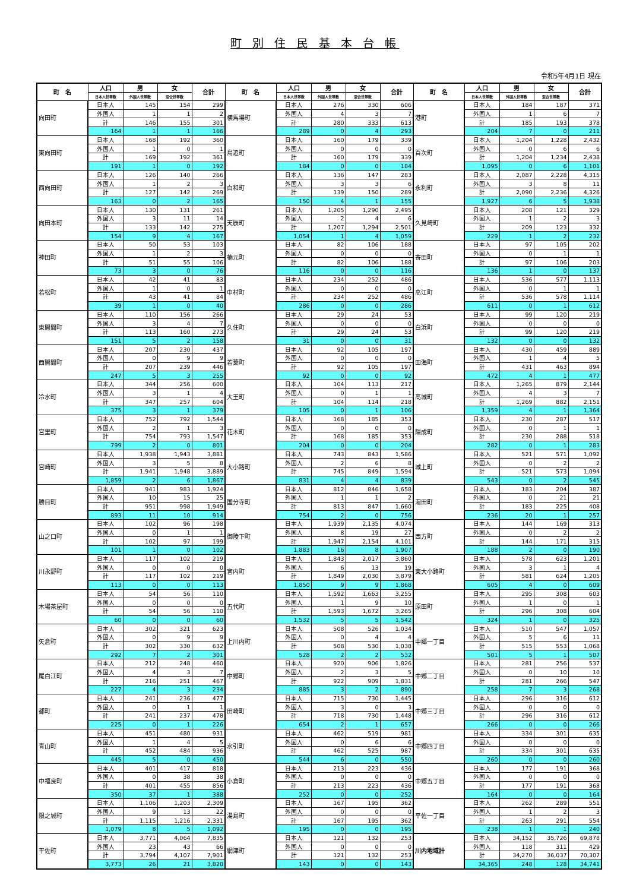町 別 住 民 基 本 台 帳
令和5年4月1日 現在
| 町 名 | 人口 | 男 | 女 | 合計 | 町 名 | 人口 | 男 | 女 | 合計 | 町 名 | 人口 | 男 | 女 | 合計 |
| --- | --- | --- | --- | --- | --- | --- | --- | --- | --- | --- | --- | --- | --- | --- |
| | 日本人世帯数 | 外国人世帯数 | 混合世帯数 | | | 日本人世帯数 | 外国人世帯数 | 混合世帯数 | | | 日本人世帯数 | 外国人世帯数 | 混合世帯数 | |
| 向田町 | 日本人 | 145 | 154 | 299 | 横馬場町 | 日本人 | 276 | 330 | 606 | 港町 | 日本人 | 184 | 187 | 371 |
| | 外国人 | 1 | 1 | 2 | | 外国人 | 4 | 3 | 7 | | 外国人 | 1 | 6 | 7 |
| | 計 | 146 | 155 | 301 | | 計 | 280 | 333 | 613 | | 計 | 185 | 193 | 378 |
| | 164 | 1 | 1 | 166 | | 289 | 0 | 4 | 293 | | 204 | 7 | 0 | 211 |
| 東向田町 | 日本人 | 168 | 192 | 360 | 鳥追町 | 日本人 | 160 | 179 | 339 | 百次町 | 日本人 | 1,204 | 1,228 | 2,432 |
| | 外国人 | 1 | 0 | 1 | | 外国人 | 0 | 0 | 0 | | 外国人 | 0 | 6 | 6 |
| | 計 | 169 | 192 | 361 | | 計 | 160 | 179 | 339 | | 計 | 1,204 | 1,234 | 2,438 |
| | 191 | 1 | 0 | 192 | | 184 | 0 | 0 | 184 | | 1,095 | 0 | 6 | 1,101 |
| 西向田町 | 日本人 | 126 | 140 | 266 | 白和町 | 日本人 | 136 | 147 | 283 | 永利町 | 日本人 | 2,087 | 2,228 | 4,315 |
| | 外国人 | 1 | 2 | 3 | | 外国人 | 3 | 3 | 6 | | 外国人 | 3 | 8 | 11 |
| | 計 | 127 | 142 | 269 | | 計 | 139 | 150 | 289 | | 計 | 2,090 | 2,236 | 4,326 |
| | 163 | 0 | 2 | 165 | | 150 | 4 | 1 | 155 | | 1,927 | 6 | 5 | 1,938 |
| 向田本町 | 日本人 | 130 | 131 | 261 | 天辰町 | 日本人 | 1,205 | 1,290 | 2,495 | 久見崎町 | 日本人 | 208 | 121 | 329 |
| | 外国人 | 3 | 11 | 14 | | 外国人 | 2 | 4 | 6 | | 外国人 | 1 | 2 | 3 |
| | 計 | 133 | 142 | 275 | | 計 | 1,207 | 1,294 | 2,501 | | 計 | 209 | 123 | 332 |
| | 154 | 9 | 4 | 167 | | 1,054 | 1 | 4 | 1,059 | | 229 | 1 | 2 | 232 |
| 神田町 | 日本人 | 50 | 53 | 103 | 楠元町 | 日本人 | 82 | 106 | 188 | 寄田町 | 日本人 | 97 | 105 | 202 |
| | 外国人 | 1 | 2 | 3 | | 外国人 | 0 | 0 | 0 | | 外国人 | 0 | 1 | 1 |
| | 計 | 51 | 55 | 106 | | 計 | 82 | 106 | 188 | | 計 | 97 | 106 | 203 |
| | 73 | 3 | 0 | 76 | | 116 | 0 | 0 | 116 | | 136 | 1 | 0 | 137 |
| 若松町 | 日本人 | 42 | 41 | 83 | 中村町 | 日本人 | 234 | 252 | 486 | 高江町 | 日本人 | 536 | 577 | 1,113 |
| | 外国人 | 1 | 0 | 1 | | 外国人 | 0 | 0 | 0 | | 外国人 | 0 | 1 | 1 |
| | 計 | 43 | 41 | 84 | | 計 | 234 | 252 | 486 | | 計 | 536 | 578 | 1,114 |
| | 39 | 1 | 0 | 40 | | 286 | 0 | 0 | 286 | | 611 | 0 | 1 | 612 |
| 東開聞町 | 日本人 | 110 | 156 | 266 | 久住町 | 日本人 | 29 | 24 | 53 | 白浜町 | 日本人 | 99 | 120 | 219 |
| | 外国人 | 3 | 4 | 7 | | 外国人 | 0 | 0 | 0 | | 外国人 | 0 | 0 | 0 |
| | 計 | 113 | 160 | 273 | | 計 | 29 | 24 | 53 | | 計 | 99 | 120 | 219 |
| | 151 | 5 | 2 | 158 | | 31 | 0 | 0 | 31 | | 132 | 0 | 0 | 132 |
| 西開聞町 | 日本人 | 207 | 230 | 437 | 若葉町 | 日本人 | 92 | 105 | 197 | 田海町 | 日本人 | 430 | 459 | 889 |
| | 外国人 | 0 | 9 | 9 | | 外国人 | 0 | 0 | 0 | | 外国人 | 1 | 4 | 5 |
| | 計 | 207 | 239 | 446 | | 計 | 92 | 105 | 197 | | 計 | 431 | 463 | 894 |
| | 247 | 5 | 3 | 255 | | 92 | 0 | 0 | 92 | | 472 | 4 | 1 | 477 |
| 冷水町 | 日本人 | 344 | 256 | 600 | 大王町 | 日本人 | 104 | 113 | 217 | 高城町 | 日本人 | 1,265 | 879 | 2,144 |
| | 外国人 | 3 | 1 | 4 | | 外国人 | 0 | 1 | 1 | | 外国人 | 4 | 3 | 7 |
| | 計 | 347 | 257 | 604 | | 計 | 104 | 114 | 218 | | 計 | 1,269 | 882 | 2,151 |
| | 375 | 3 | 1 | 379 | | 105 | 0 | 1 | 106 | | 1,359 | 4 | 1 | 1,364 |
| 宮里町 | 日本人 | 752 | 792 | 1,544 | 花木町 | 日本人 | 168 | 185 | 353 | 陽成町 | 日本人 | 230 | 287 | 517 |
| | 外国人 | 2 | 1 | 3 | | 外国人 | 0 | 0 | 0 | | 外国人 | 0 | 1 | 1 |
| | 計 | 754 | 793 | 1,547 | | 計 | 168 | 185 | 353 | | 計 | 230 | 288 | 518 |
| | 799 | 2 | 0 | 801 | | 204 | 0 | 0 | 204 | | 282 | 0 | 1 | 283 |
| 宮崎町 | 日本人 | 1,938 | 1,943 | 3,881 | 大小路町 | 日本人 | 743 | 843 | 1,586 | 城上町 | 日本人 | 521 | 571 | 1,092 |
| | 外国人 | 3 | 5 | 8 | | 外国人 | 2 | 6 | 8 | | 外国人 | 0 | 2 | 2 |
| | 計 | 1,941 | 1,948 | 3,889 | | 計 | 745 | 849 | 1,594 | | 計 | 521 | 573 | 1,094 |
| | 1,859 | 2 | 6 | 1,867 | | 831 | 4 | 4 | 839 | | 543 | 0 | 2 | 545 |
| 勝目町 | 日本人 | 941 | 983 | 1,924 | 国分寺町 | 日本人 | 812 | 846 | 1,658 | 湯田町 | 日本人 | 183 | 204 | 387 |
| | 外国人 | 10 | 15 | 25 | | 外国人 | 1 | 1 | 2 | | 外国人 | 0 | 21 | 21 |
| | 計 | 951 | 998 | 1,949 | | 計 | 813 | 847 | 1,660 | | 計 | 183 | 225 | 408 |
| | 893 | 11 | 10 | 914 | | 754 | 2 | 0 | 756 | | 236 | 20 | 1 | 257 |
| 山之口町 | 日本人 | 102 | 96 | 198 | 御陵下町 | 日本人 | 1,939 | 2,135 | 4,074 | 西方町 | 日本人 | 144 | 169 | 313 |
| | 外国人 | 0 | 1 | 1 | | 外国人 | 8 | 19 | 27 | | 外国人 | 0 | 2 | 2 |
| | 計 | 102 | 97 | 199 | | 計 | 1,947 | 2,154 | 4,101 | | 計 | 144 | 171 | 315 |
| | 101 | 1 | 0 | 102 | | 1,883 | 16 | 8 | 1,907 | | 188 | 2 | 0 | 190 |
| 川永野町 | 日本人 | 117 | 102 | 219 | 宮内町 | 日本人 | 1,843 | 2,017 | 3,860 | 東大小路町 | 日本人 | 578 | 623 | 1,201 |
| | 外国人 | 0 | 0 | 0 | | 外国人 | 6 | 13 | 19 | | 外国人 | 3 | 1 | 4 |
| | 計 | 117 | 102 | 219 | | 計 | 1,849 | 2,030 | 3,879 | | 計 | 581 | 624 | 1,205 |
| | 113 | 0 | 0 | 113 | | 1,850 | 9 | 9 | 1,868 | | 605 | 4 | 0 | 609 |
| 木場茶屋町 | 日本人 | 54 | 56 | 110 | 五代町 | 日本人 | 1,592 | 1,663 | 3,255 | 原田町 | 日本人 | 295 | 308 | 603 |
| | 外国人 | 0 | 0 | 0 | | 外国人 | 1 | 9 | 10 | | 外国人 | 1 | 0 | 1 |
| | 計 | 54 | 56 | 110 | | 計 | 1,593 | 1,672 | 3,265 | | 計 | 296 | 308 | 604 |
| | 60 | 0 | 0 | 60 | | 1,532 | 5 | 5 | 1,542 | | 324 | 1 | 0 | 325 |
| 矢倉町 | 日本人 | 302 | 321 | 623 | 上川内町 | 日本人 | 508 | 526 | 1,034 | 中郷一丁目 | 日本人 | 510 | 547 | 1,057 |
| | 外国人 | 0 | 9 | 9 | | 外国人 | 0 | 4 | 4 | | 外国人 | 5 | 6 | 11 |
| | 計 | 302 | 330 | 632 | | 計 | 508 | 530 | 1,038 | | 計 | 515 | 553 | 1,068 |
| | 292 | 7 | 2 | 301 | | 528 | 2 | 2 | 532 | | 501 | 5 | 1 | 507 |
| 尾白江町 | 日本人 | 212 | 248 | 460 | 中郷町 | 日本人 | 920 | 906 | 1,826 | 中郷二丁目 | 日本人 | 281 | 256 | 537 |
| | 外国人 | 4 | 3 | 7 | | 外国人 | 2 | 3 | 5 | | 外国人 | 0 | 10 | 10 |
| | 計 | 216 | 251 | 467 | | 計 | 922 | 909 | 1,831 | | 計 | 281 | 266 | 547 |
| | 227 | 4 | 3 | 234 | | 885 | 3 | 2 | 890 | | 258 | 7 | 3 | 268 |
| 都町 | 日本人 | 241 | 236 | 477 | 田崎町 | 日本人 | 715 | 730 | 1,445 | 中郷三丁目 | 日本人 | 296 | 316 | 612 |
| | 外国人 | 0 | 1 | 1 | | 外国人 | 3 | 0 | 3 | | 外国人 | 0 | 0 | 0 |
| | 計 | 241 | 237 | 478 | | 計 | 718 | 730 | 1,448 | | 計 | 296 | 316 | 612 |
| | 225 | 0 | 1 | 226 | | 654 | 2 | 1 | 657 | | 266 | 0 | 0 | 266 |
| 青山町 | 日本人 | 451 | 480 | 931 | 水引町 | 日本人 | 462 | 519 | 981 | 中郷四丁目 | 日本人 | 334 | 301 | 635 |
| | 外国人 | 1 | 4 | 5 | | 外国人 | 0 | 6 | 6 | | 外国人 | 0 | 0 | 0 |
| | 計 | 452 | 484 | 936 | | 計 | 462 | 525 | 987 | | 計 | 334 | 301 | 635 |
| | 445 | 5 | 0 | 450 | | 544 | 6 | 0 | 550 | | 260 | 0 | 0 | 260 |
| 中福良町 | 日本人 | 401 | 417 | 818 | 小倉町 | 日本人 | 213 | 223 | 436 | 中郷五丁目 | 日本人 | 177 | 191 | 368 |
| | 外国人 | 0 | 38 | 38 | | 外国人 | 0 | 0 | 0 | | 外国人 | 0 | 0 | 0 |
| | 計 | 401 | 455 | 856 | | 計 | 213 | 223 | 436 | | 計 | 177 | 191 | 368 |
| | 350 | 37 | 1 | 388 | | 252 | 0 | 0 | 252 | | 164 | 0 | 0 | 164 |
| 限之城町 | 日本人 | 1,106 | 1,203 | 2,309 | 湯島町 | 日本人 | 167 | 195 | 362 | 平佐一丁目 | 日本人 | 262 | 289 | 551 |
| | 外国人 | 9 | 13 | 22 | | 外国人 | 0 | 0 | 0 | | 外国人 | 1 | 2 | 3 |
| | 計 | 1,115 | 1,216 | 2,331 | | 計 | 167 | 195 | 362 | | 計 | 263 | 291 | 554 |
| | 1,079 | 8 | 5 | 1,092 | | 195 | 0 | 0 | 195 | | 238 | 1 | 1 | 240 |
| 平佐町 | 日本人 | 3,771 | 4,064 | 7,835 | 網津町 | 日本人 | 121 | 132 | 253 | 川内地域計 | 日本人 | 34,152 | 35,726 | 69,878 |
| | 外国人 | 23 | 43 | 66 | | 外国人 | 0 | 0 | 0 | | 外国人 | 118 | 311 | 429 |
| | 計 | 3,794 | 4,107 | 7,901 | | 計 | 121 | 132 | 253 | | 計 | 34,270 | 36,037 | 70,307 |
| | 3,773 | 26 | 21 | 3,820 | | 143 | 0 | 0 | 143 | | 34,365 | 248 | 128 | 34,741 |